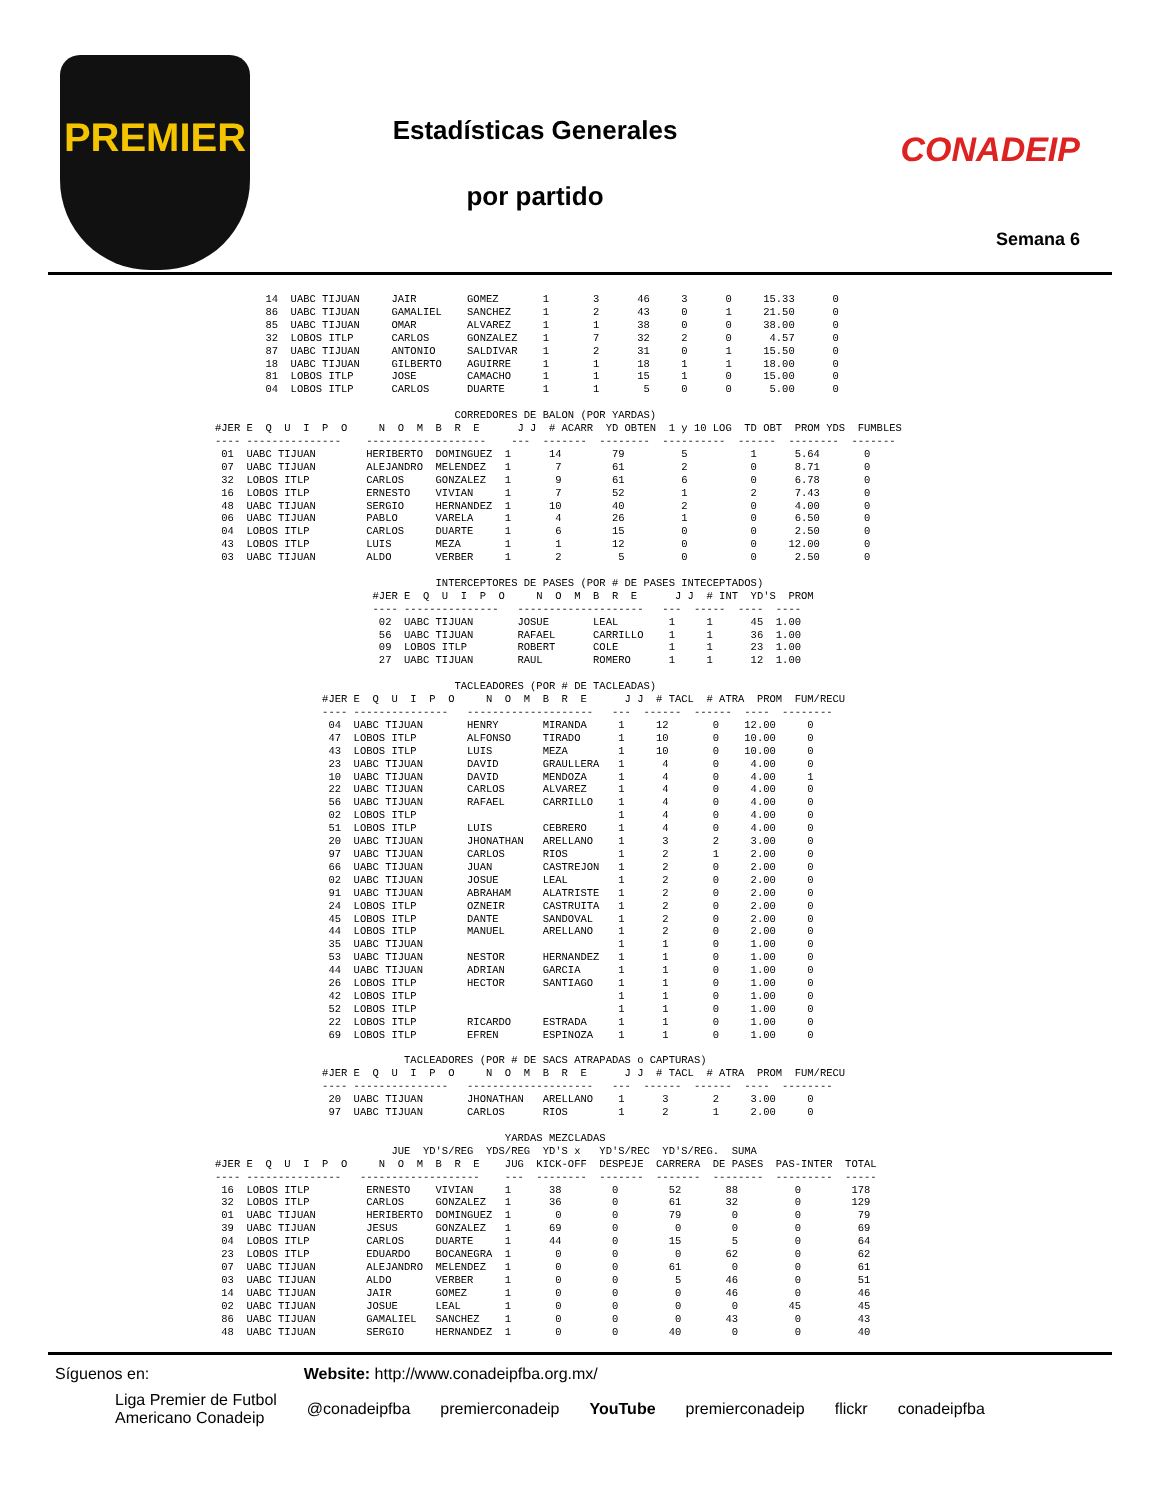PREMIER
Estadísticas Generales
por partido
CONADEIP
Semana 6
        14  UABC TIJUAN     JAIR        GOMEZ       1       3      46     3      0     15.33      0
        86  UABC TIJUAN     GAMALIEL    SANCHEZ     1       2      43     0      1     21.50      0
        85  UABC TIJUAN     OMAR        ALVAREZ     1       1      38     0      0     38.00      0
        32  LOBOS ITLP      CARLOS      GONZALEZ    1       7      32     2      0      4.57      0
        87  UABC TIJUAN     ANTONIO     SALDIVAR    1       2      31     0      1     15.50      0
        18  UABC TIJUAN     GILBERTO    AGUIRRE     1       1      18     1      1     18.00      0
        81  LOBOS ITLP      JOSE        CAMACHO     1       1      15     1      0     15.00      0
        04  LOBOS ITLP      CARLOS      DUARTE      1       1       5     0      0      5.00      0

                                      CORREDORES DE BALON (POR YARDAS)
#JER E  Q  U  I  P  O     N  O  M  B  R  E      J J  # ACARR  YD OBTEN  1 y 10 LOG  TD OBT  PROM YDS  FUMBLES
---- ---------------    -------------------    ---  -------  --------  ----------  ------  --------  -------
 01  UABC TIJUAN        HERIBERTO  DOMINGUEZ  1      14        79         5          1      5.64       0
 07  UABC TIJUAN        ALEJANDRO  MELENDEZ   1       7        61         2          0      8.71       0
 32  LOBOS ITLP         CARLOS     GONZALEZ   1       9        61         6          0      6.78       0
 16  LOBOS ITLP         ERNESTO    VIVIAN     1       7        52         1          2      7.43       0
 48  UABC TIJUAN        SERGIO     HERNANDEZ  1      10        40         2          0      4.00       0
 06  UABC TIJUAN        PABLO      VARELA     1       4        26         1          0      6.50       0
 04  LOBOS ITLP         CARLOS     DUARTE     1       6        15         0          0      2.50       0
 43  LOBOS ITLP         LUIS       MEZA       1       1        12         0          0     12.00       0
 03  UABC TIJUAN        ALDO       VERBER     1       2         5         0          0      2.50       0

                                   INTERCEPTORES DE PASES (POR # DE PASES INTECEPTADOS)
                         #JER E  Q  U  I  P  O     N  O  M  B  R  E      J J  # INT  YD'S  PROM
                         ---- ---------------   --------------------   ---  -----  ----  ----
                          02  UABC TIJUAN       JOSUE       LEAL        1     1      45  1.00
                          56  UABC TIJUAN       RAFAEL      CARRILLO    1     1      36  1.00
                          09  LOBOS ITLP        ROBERT      COLE        1     1      23  1.00
                          27  UABC TIJUAN       RAUL        ROMERO      1     1      12  1.00

                                      TACLEADORES (POR # DE TACLEADAS)
                 #JER E  Q  U  I  P  O     N  O  M  B  R  E      J J  # TACL  # ATRA  PROM  FUM/RECU
                 ---- ---------------   --------------------   ---  ------  ------  ----  --------
                  04  UABC TIJUAN       HENRY       MIRANDA     1     12       0    12.00     0
                  47  LOBOS ITLP        ALFONSO     TIRADO      1     10       0    10.00     0
                  43  LOBOS ITLP        LUIS        MEZA        1     10       0    10.00     0
                  23  UABC TIJUAN       DAVID       GRAULLERA   1      4       0     4.00     0
                  10  UABC TIJUAN       DAVID       MENDOZA     1      4       0     4.00     1
                  22  UABC TIJUAN       CARLOS      ALVAREZ     1      4       0     4.00     0
                  56  UABC TIJUAN       RAFAEL      CARRILLO    1      4       0     4.00     0
                  02  LOBOS ITLP                                1      4       0     4.00     0
                  51  LOBOS ITLP        LUIS        CEBRERO     1      4       0     4.00     0
                  20  UABC TIJUAN       JHONATHAN   ARELLANO    1      3       2     3.00     0
                  97  UABC TIJUAN       CARLOS      RIOS        1      2       1     2.00     0
                  66  UABC TIJUAN       JUAN        CASTREJON   1      2       0     2.00     0
                  02  UABC TIJUAN       JOSUE       LEAL        1      2       0     2.00     0
                  91  UABC TIJUAN       ABRAHAM     ALATRISTE   1      2       0     2.00     0
                  24  LOBOS ITLP        OZNEIR      CASTRUITA   1      2       0     2.00     0
                  45  LOBOS ITLP        DANTE       SANDOVAL    1      2       0     2.00     0
                  44  LOBOS ITLP        MANUEL      ARELLANO    1      2       0     2.00     0
                  35  UABC TIJUAN                               1      1       0     1.00     0
                  53  UABC TIJUAN       NESTOR      HERNANDEZ   1      1       0     1.00     0
                  44  UABC TIJUAN       ADRIAN      GARCIA      1      1       0     1.00     0
                  26  LOBOS ITLP        HECTOR      SANTIAGO    1      1       0     1.00     0
                  42  LOBOS ITLP                                1      1       0     1.00     0
                  52  LOBOS ITLP                                1      1       0     1.00     0
                  22  LOBOS ITLP        RICARDO     ESTRADA     1      1       0     1.00     0
                  69  LOBOS ITLP        EFREN       ESPINOZA    1      1       0     1.00     0

                              TACLEADORES (POR # DE SACS ATRAPADAS o CAPTURAS)
                 #JER E  Q  U  I  P  O     N  O  M  B  R  E      J J  # TACL  # ATRA  PROM  FUM/RECU
                 ---- ---------------   --------------------   ---  ------  ------  ----  --------
                  20  UABC TIJUAN       JHONATHAN   ARELLANO    1      3       2     3.00     0
                  97  UABC TIJUAN       CARLOS      RIOS        1      2       1     2.00     0

                                              YARDAS MEZCLADAS
                            JUE  YD'S/REG  YDS/REG  YD'S x   YD'S/REC  YD'S/REG.  SUMA
#JER E  Q  U  I  P  O     N  O  M  B  R  E    JUG  KICK-OFF  DESPEJE  CARRERA  DE PASES  PAS-INTER  TOTAL
---- ---------------   -------------------    ---  --------  -------  -------  --------  ---------  -----
 16  LOBOS ITLP         ERNESTO    VIVIAN     1      38        0        52       88         0        178
 32  LOBOS ITLP         CARLOS     GONZALEZ   1      36        0        61       32         0        129
 01  UABC TIJUAN        HERIBERTO  DOMINGUEZ  1       0        0        79        0         0         79
 39  UABC TIJUAN        JESUS      GONZALEZ   1      69        0         0        0         0         69
 04  LOBOS ITLP         CARLOS     DUARTE     1      44        0        15        5         0         64
 23  LOBOS ITLP         EDUARDO    BOCANEGRA  1       0        0         0       62         0         62
 07  UABC TIJUAN        ALEJANDRO  MELENDEZ   1       0        0        61        0         0         61
 03  UABC TIJUAN        ALDO       VERBER     1       0        0         5       46         0         51
 14  UABC TIJUAN        JAIR       GOMEZ      1       0        0         0       46         0         46
 02  UABC TIJUAN        JOSUE      LEAL       1       0        0         0        0        45         45
 86  UABC TIJUAN        GAMALIEL   SANCHEZ    1       0        0         0       43         0         43
 48  UABC TIJUAN        SERGIO     HERNANDEZ  1       0        0        40        0         0         40
Síguenos en: Website: http://www.conadeipfba.org.mx/
Liga Premier de Futbol
Americano Conadeip @conadeipfba premierconadeip YouTube premierconadeip flickr conadeipfba